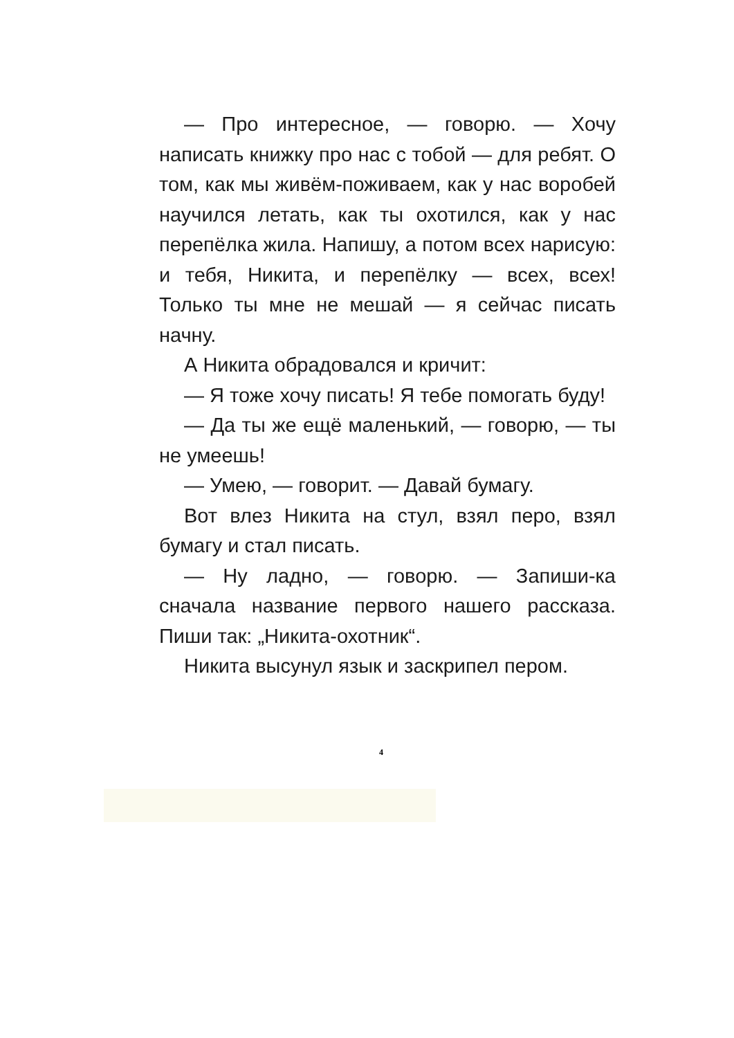— Про интересное, — говорю. — Хочу написать книжку про нас с тобой — для ребят. О том, как мы живём-поживаем, как у нас воробей научился летать, как ты охотился, как у нас перепёлка жила. Напишу, а потом всех нарисую: и тебя, Никита, и перепёлку — всех, всех! Только ты мне не мешай — я сейчас писать начну.
А Никита обрадовался и кричит:
— Я тоже хочу писать! Я тебе помогать буду!
— Да ты же ещё маленький, — говорю, — ты не умеешь!
— Умею, — говорит. — Давай бумагу.
Вот влез Никита на стул, взял перо, взял бумагу и стал писать.
— Ну ладно, — говорю. — Запиши-ка сначала название первого нашего рассказа. Пиши так: „Никита-охотник“.
Никита высунул язык и заскрипел пером.
4